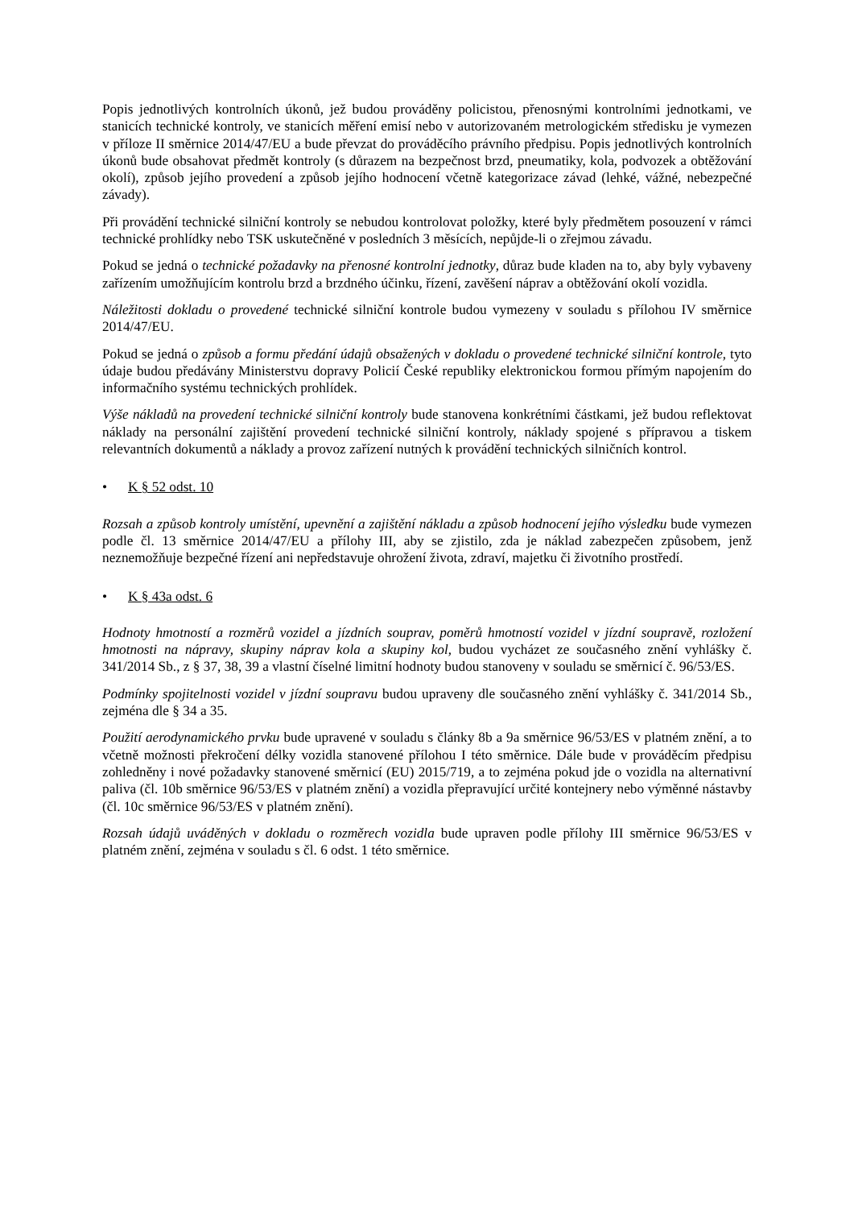Popis jednotlivých kontrolních úkonů, jež budou prováděny policistou, přenosnými kontrolními jednotkami, ve stanicích technické kontroly, ve stanicích měření emisí nebo v autorizovaném metrologickém středisku je vymezen v příloze II směrnice 2014/47/EU a bude převzat do prováděcího právního předpisu. Popis jednotlivých kontrolních úkonů bude obsahovat předmět kontroly (s důrazem na bezpečnost brzd, pneumatiky, kola, podvozek a obtěžování okolí), způsob jejího provedení a způsob jejího hodnocení včetně kategorizace závad (lehké, vážné, nebezpečné závady).
Při provádění technické silniční kontroly se nebudou kontrolovat položky, které byly předmětem posouzení v rámci technické prohlídky nebo TSK uskutečněné v posledních 3 měsících, nepůjde-li o zřejmou závadu.
Pokud se jedná o technické požadavky na přenosné kontrolní jednotky, důraz bude kladen na to, aby byly vybaveny zařízením umožňujícím kontrolu brzd a brzdného účinku, řízení, zavěšení náprav a obtěžování okolí vozidla.
Náležitosti dokladu o provedené technické silniční kontrole budou vymezeny v souladu s přílohou IV směrnice 2014/47/EU.
Pokud se jedná o způsob a formu předání údajů obsažených v dokladu o provedené technické silniční kontrole, tyto údaje budou předávány Ministerstvu dopravy Policií České republiky elektronickou formou přímým napojením do informačního systému technických prohlídek.
Výše nákladů na provedení technické silniční kontroly bude stanovena konkrétními částkami, jež budou reflektovat náklady na personální zajištění provedení technické silniční kontroly, náklady spojené s přípravou a tiskem relevantních dokumentů a náklady a provoz zařízení nutných k provádění technických silničních kontrol.
• K § 52 odst. 10
Rozsah a způsob kontroly umístění, upevnění a zajištění nákladu a způsob hodnocení jejího výsledku bude vymezen podle čl. 13 směrnice 2014/47/EU a přílohy III, aby se zjistilo, zda je náklad zabezpečen způsobem, jenž neznemožňuje bezpečné řízení ani nepředstavuje ohrožení života, zdraví, majetku či životního prostředí.
• K § 43a odst. 6
Hodnoty hmotností a rozměrů vozidel a jízdních souprav, poměrů hmotností vozidel v jízdní soupravě, rozložení hmotnosti na nápravy, skupiny náprav kola a skupiny kol, budou vycházet ze současného znění vyhlášky č. 341/2014 Sb., z § 37, 38, 39 a vlastní číselné limitní hodnoty budou stanoveny v souladu se směrnicí č. 96/53/ES.
Podmínky spojitelnosti vozidel v jízdní soupravu budou upraveny dle současného znění vyhlášky č. 341/2014 Sb., zejména dle § 34 a 35.
Použití aerodynamického prvku bude upravené v souladu s články 8b a 9a směrnice 96/53/ES v platném znění, a to včetně možnosti překročení délky vozidla stanovené přílohou I této směrnice. Dále bude v prováděcím předpisu zohledněny i nové požadavky stanovené směrnicí (EU) 2015/719, a to zejména pokud jde o vozidla na alternativní paliva (čl. 10b směrnice 96/53/ES v platném znění) a vozidla přepravující určité kontejnery nebo výměnné nástavby (čl. 10c směrnice 96/53/ES v platném znění).
Rozsah údajů uváděných v dokladu o rozměrech vozidla bude upraven podle přílohy III směrnice 96/53/ES v platném znění, zejména v souladu s čl. 6 odst. 1 této směrnice.